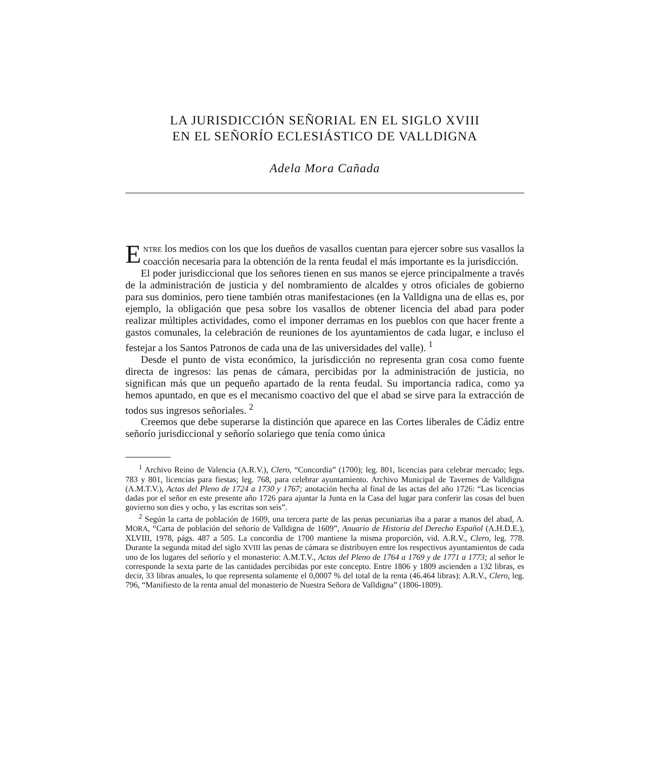LA JURISDICCIÓN SEÑORIAL EN EL SIGLO XVIII
EN EL SEÑORÍO ECLESIÁSTICO DE VALLDIGNA
Adela Mora Cañada
ENTRE los medios con los que los dueños de vasallos cuentan para ejercer sobre sus vasallos la coacción necesaria para la obtención de la renta feudal el más importante es la jurisdicción.
El poder jurisdiccional que los señores tienen en sus manos se ejerce principalmente a través de la administración de justicia y del nombramiento de alcaldes y otros oficiales de gobierno para sus dominios, pero tiene también otras manifestaciones (en la Valldigna una de ellas es, por ejemplo, la obligación que pesa sobre los vasallos de obtener licencia del abad para poder realizar múltiples actividades, como el imponer derramas en los pueblos con que hacer frente a gastos comunales, la celebración de reuniones de los ayuntamientos de cada lugar, e incluso el festejar a los Santos Patronos de cada una de las universidades del valle). <sup>1</sup>
Desde el punto de vista económico, la jurisdicción no representa gran cosa como fuente directa de ingresos: las penas de cámara, percibidas por la administración de justicia, no significan más que un pequeño apartado de la renta feudal. Su importancia radica, como ya hemos apuntado, en que es el mecanismo coactivo del que el abad se sirve para la extracción de todos sus ingresos señoriales. <sup>2</sup>
Creemos que debe superarse la distinción que aparece en las Cortes liberales de Cádiz entre señorío jurisdiccional y señorío solariego que tenía como única
<sup>1</sup> Archivo Reino de Valencia (A.R.V.), Clero, “Concordia” (1700); leg. 801, licencias para celebrar mercado; legs. 783 y 801, licencias para fiestas; leg. 768, para celebrar ayuntamiento. Archivo Municipal de Tavernes de Valldigna (A.M.T.V.), Actas del Pleno de 1724 a 1730 y 1767; anotación hecha al final de las actas del año 1726: “Las licencias dadas por el señor en este presente año 1726 para ajuntar la Junta en la Casa del lugar para conferir las cosas del buen govierno son dies y ocho, y las escritas son seis”.
<sup>2</sup> Según la carta de población de 1609, una tercera parte de las penas pecuniarias iba a parar a manos del abad, A. MORA, “Carta de población del señorío de Valldigna de 1609”, Anuario de Historia del Derecho Español (A.H.D.E.), XLVIII, 1978, págs. 487 a 505. La concordia de 1700 mantiene la misma proporción, vid. A.R.V., Clero, leg. 778. Durante la segunda mitad del siglo XVIII las penas de cámara se distribuyen entre los respectivos ayuntamientos de cada uno de los lugares del señorío y el monasterio: A.M.T.V., Actas del Pleno de 1764 a 1769 y de 1771 a 1773; al señor le corresponde la sexta parte de las cantidades percibidas por este concepto. Entre 1806 y 1809 ascienden a 132 libras, es decir, 33 libras anuales, lo que representa solamente el 0,0007 % del total de la renta (46.464 libras): A.R.V., Clero, leg. 796, “Manifiesto de la renta anual del monasterio de Nuestra Señora de Valldigna” (1806-1809).